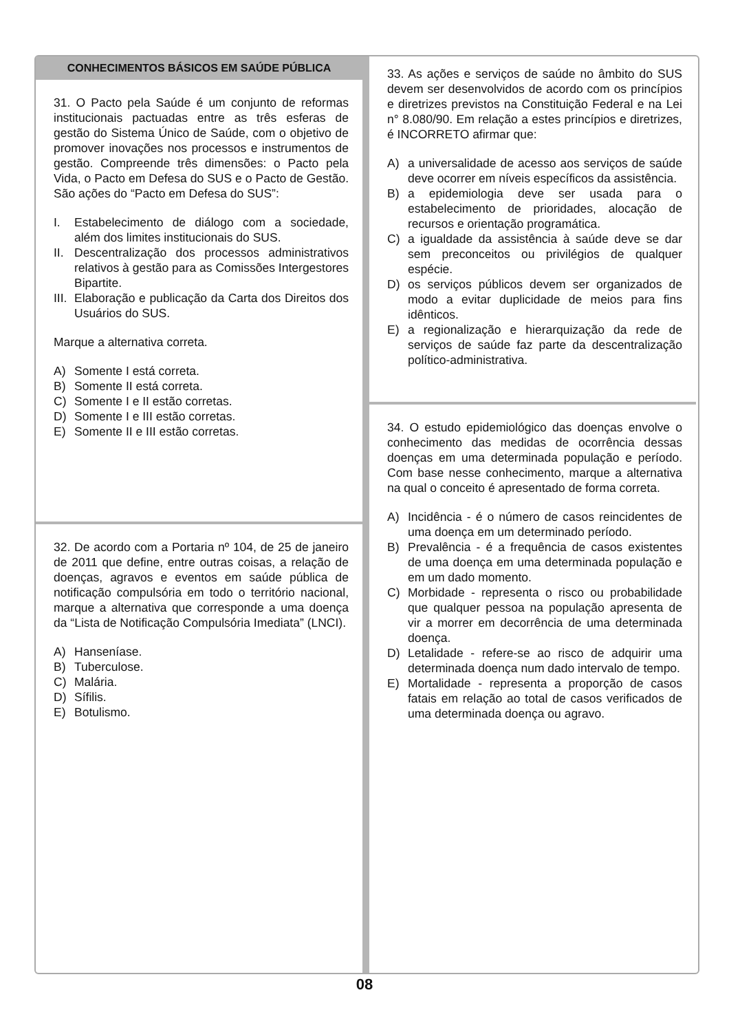CONHECIMENTOS BÁSICOS EM SAÚDE PÚBLICA
31. O Pacto pela Saúde é um conjunto de reformas institucionais pactuadas entre as três esferas de gestão do Sistema Único de Saúde, com o objetivo de promover inovações nos processos e instrumentos de gestão. Compreende três dimensões: o Pacto pela Vida, o Pacto em Defesa do SUS e o Pacto de Gestão. São ações do “Pacto em Defesa do SUS”:
I. Estabelecimento de diálogo com a sociedade, além dos limites institucionais do SUS.
II. Descentralização dos processos administrativos relativos à gestão para as Comissões Intergestores Bipartite.
III. Elaboração e publicação da Carta dos Direitos dos Usuários do SUS.
Marque a alternativa correta.
A) Somente I está correta.
B) Somente II está correta.
C) Somente I e II estão corretas.
D) Somente I e III estão corretas.
E) Somente II e III estão corretas.
32. De acordo com a Portaria nº 104, de 25 de janeiro de 2011 que define, entre outras coisas, a relação de doenças, agravos e eventos em saúde pública de notificação compulsória em todo o território nacional, marque a alternativa que corresponde a uma doença da “Lista de Notificação Compulsória Imediata” (LNCI).
A) Hanseníase.
B) Tuberculose.
C) Malária.
D) Sífilis.
E) Botulismo.
33. As ações e serviços de saúde no âmbito do SUS devem ser desenvolvidos de acordo com os princípios e diretrizes previstos na Constituição Federal e na Lei n° 8.080/90. Em relação a estes princípios e diretrizes, é INCORRETO afirmar que:
A) a universalidade de acesso aos serviços de saúde deve ocorrer em níveis específicos da assistência.
B) a epidemiologia deve ser usada para o estabelecimento de prioridades, alocação de recursos e orientação programática.
C) a igualdade da assistência à saúde deve se dar sem preconceitos ou privilégios de qualquer espécie.
D) os serviços públicos devem ser organizados de modo a evitar duplicidade de meios para fins idênticos.
E) a regionalização e hierarquização da rede de serviços de saúde faz parte da descentralização político-administrativa.
34. O estudo epidemiológico das doenças envolve o conhecimento das medidas de ocorrência dessas doenças em uma determinada população e período. Com base nesse conhecimento, marque a alternativa na qual o conceito é apresentado de forma correta.
A) Incidência - é o número de casos reincidentes de uma doença em um determinado período.
B) Prevalência - é a frequência de casos existentes de uma doença em uma determinada população e em um dado momento.
C) Morbidade - representa o risco ou probabilidade que qualquer pessoa na população apresenta de vir a morrer em decorrência de uma determinada doença.
D) Letalidade - refere-se ao risco de adquirir uma determinada doença num dado intervalo de tempo.
E) Mortalidade - representa a proporção de casos fatais em relação ao total de casos verificados de uma determinada doença ou agravo.
08